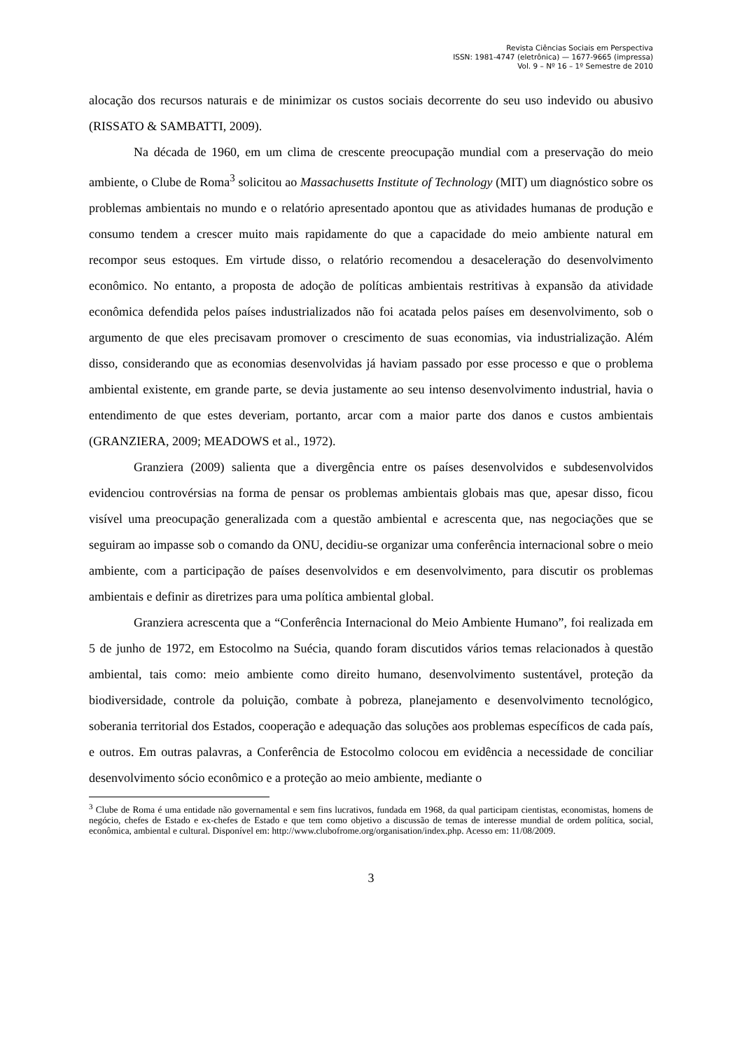Revista Ciências Sociais em Perspectiva
ISSN: 1981-4747 (eletrônica) — 1677-9665 (impressa)
Vol. 9 – Nº 16 – 1º Semestre de 2010
alocação dos recursos naturais e de minimizar os custos sociais decorrente do seu uso indevido ou abusivo (RISSATO & SAMBATTI, 2009).
Na década de 1960, em um clima de crescente preocupação mundial com a preservação do meio ambiente, o Clube de Roma<sup>3</sup> solicitou ao Massachusetts Institute of Technology (MIT) um diagnóstico sobre os problemas ambientais no mundo e o relatório apresentado apontou que as atividades humanas de produção e consumo tendem a crescer muito mais rapidamente do que a capacidade do meio ambiente natural em recompor seus estoques. Em virtude disso, o relatório recomendou a desaceleração do desenvolvimento econômico. No entanto, a proposta de adoção de políticas ambientais restritivas à expansão da atividade econômica defendida pelos países industrializados não foi acatada pelos países em desenvolvimento, sob o argumento de que eles precisavam promover o crescimento de suas economias, via industrialização. Além disso, considerando que as economias desenvolvidas já haviam passado por esse processo e que o problema ambiental existente, em grande parte, se devia justamente ao seu intenso desenvolvimento industrial, havia o entendimento de que estes deveriam, portanto, arcar com a maior parte dos danos e custos ambientais (GRANZIERA, 2009; MEADOWS et al., 1972).
Granziera (2009) salienta que a divergência entre os países desenvolvidos e subdesenvolvidos evidenciou controvérsias na forma de pensar os problemas ambientais globais mas que, apesar disso, ficou visível uma preocupação generalizada com a questão ambiental e acrescenta que, nas negociações que se seguiram ao impasse sob o comando da ONU, decidiu-se organizar uma conferência internacional sobre o meio ambiente, com a participação de países desenvolvidos e em desenvolvimento, para discutir os problemas ambientais e definir as diretrizes para uma política ambiental global.
Granziera acrescenta que a “Conferência Internacional do Meio Ambiente Humano”, foi realizada em 5 de junho de 1972, em Estocolmo na Suécia, quando foram discutidos vários temas relacionados à questão ambiental, tais como: meio ambiente como direito humano, desenvolvimento sustentável, proteção da biodiversidade, controle da poluição, combate à pobreza, planejamento e desenvolvimento tecnológico, soberania territorial dos Estados, cooperação e adequação das soluções aos problemas específicos de cada país, e outros. Em outras palavras, a Conferência de Estocolmo colocou em evidência a necessidade de conciliar desenvolvimento sócio econômico e a proteção ao meio ambiente, mediante o
<sup>3</sup> Clube de Roma é uma entidade não governamental e sem fins lucrativos, fundada em 1968, da qual participam cientistas, economistas, homens de negócio, chefes de Estado e ex-chefes de Estado e que tem como objetivo a discussão de temas de interesse mundial de ordem política, social, econômica, ambiental e cultural. Disponível em: http://www.clubofrome.org/organisation/index.php. Acesso em: 11/08/2009.
3